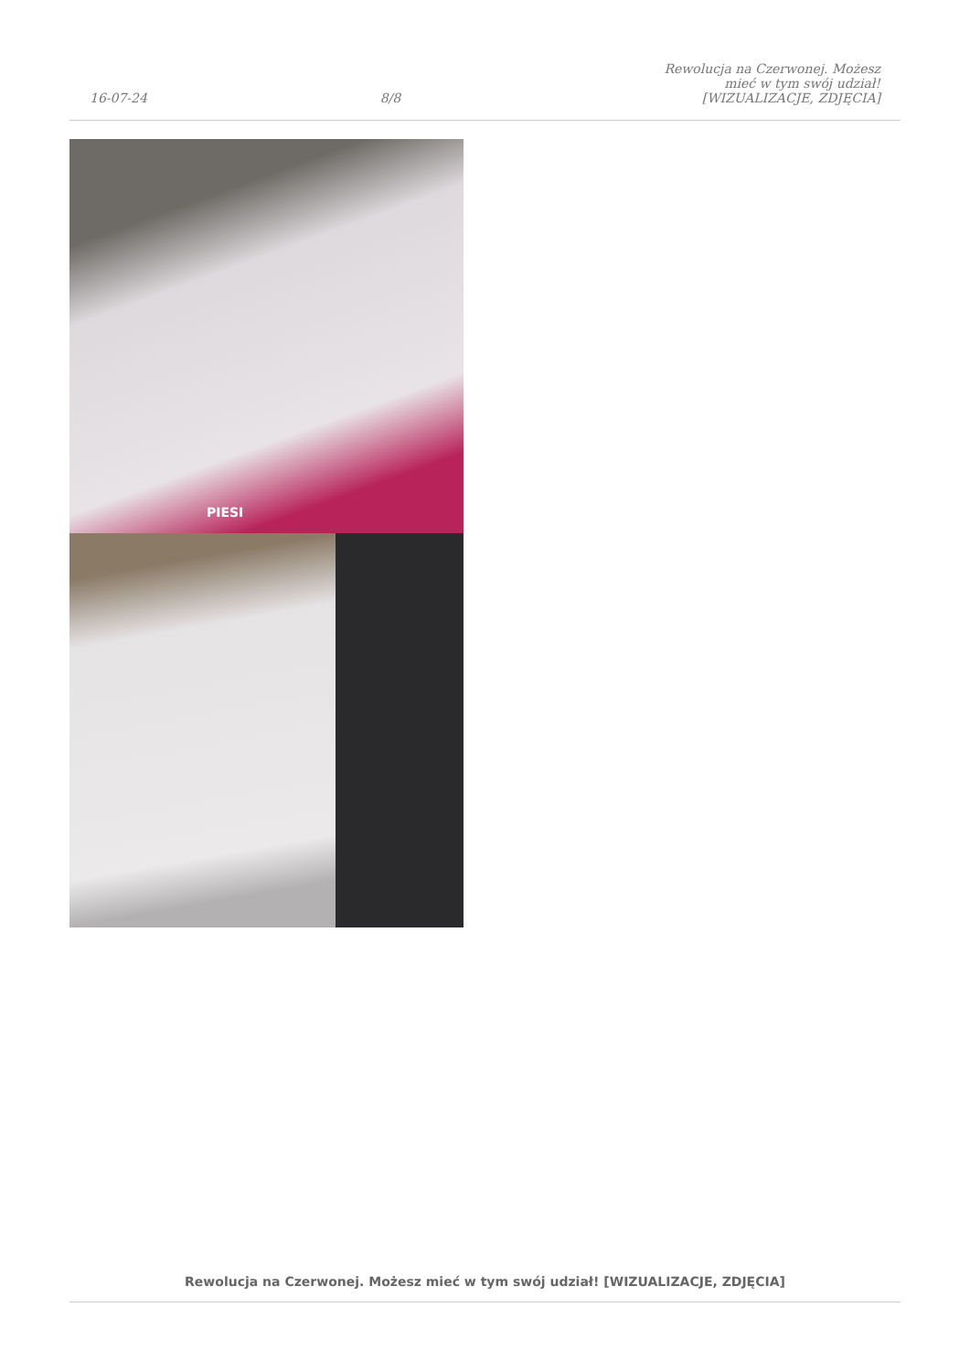16-07-24 8/8 Rewolucja na Czerwonej. Możesz mieć w tym swój udział! [WIZUALIZACJE, ZDJĘCIA]
PIESI
Rewolucja na Czerwonej. Możesz mieć w tym swój udział! [WIZUALIZACJE, ZDJĘCIA]